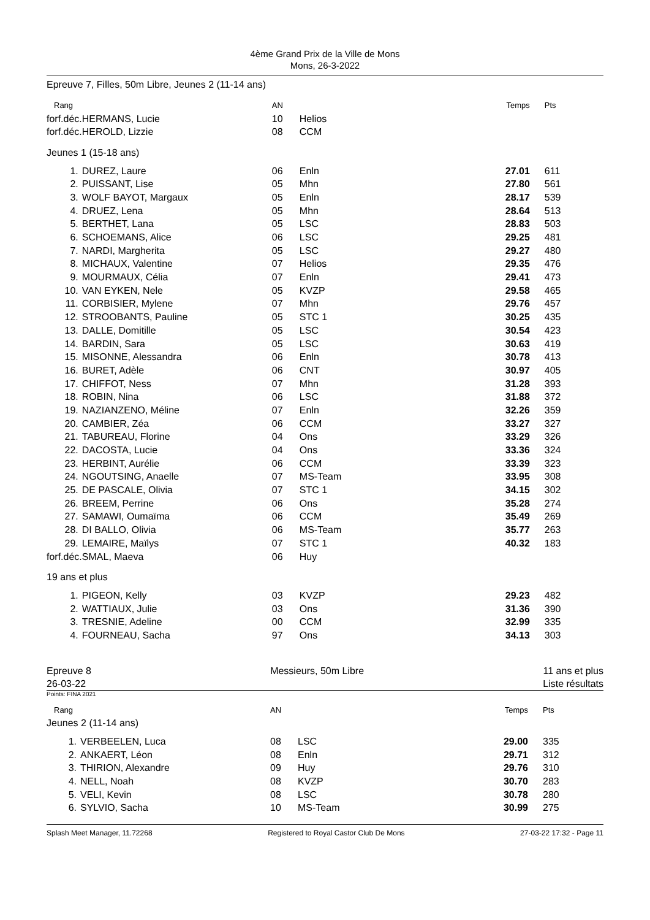4ème Grand Prix de la Ville de Mons
Mons, 26-3-2022
Epreuve 7, Filles, 50m Libre, Jeunes 2 (11-14 ans)
| Rang | | AN | | Temps | Pts |
| --- | --- | --- | --- | --- | --- |
| forf.déc. | HERMANS, Lucie | 10 | Helios | | |
| forf.déc. | HEROLD, Lizzie | 08 | CCM | | |
| Jeunes 1 (15-18 ans) | | | | | |
| 1. | DUREZ, Laure | 06 | Enln | 27.01 | 611 |
| 2. | PUISSANT, Lise | 05 | Mhn | 27.80 | 561 |
| 3. | WOLF BAYOT, Margaux | 05 | Enln | 28.17 | 539 |
| 4. | DRUEZ, Lena | 05 | Mhn | 28.64 | 513 |
| 5. | BERTHET, Lana | 05 | LSC | 28.83 | 503 |
| 6. | SCHOEMANS, Alice | 06 | LSC | 29.25 | 481 |
| 7. | NARDI, Margherita | 05 | LSC | 29.27 | 480 |
| 8. | MICHAUX, Valentine | 07 | Helios | 29.35 | 476 |
| 9. | MOURMAUX, Célia | 07 | Enln | 29.41 | 473 |
| 10. | VAN EYKEN, Nele | 05 | KVZP | 29.58 | 465 |
| 11. | CORBISIER, Mylene | 07 | Mhn | 29.76 | 457 |
| 12. | STROOBANTS, Pauline | 05 | STC 1 | 30.25 | 435 |
| 13. | DALLE, Domitille | 05 | LSC | 30.54 | 423 |
| 14. | BARDIN, Sara | 05 | LSC | 30.63 | 419 |
| 15. | MISONNE, Alessandra | 06 | Enln | 30.78 | 413 |
| 16. | BURET, Adèle | 06 | CNT | 30.97 | 405 |
| 17. | CHIFFOT, Ness | 07 | Mhn | 31.28 | 393 |
| 18. | ROBIN, Nina | 06 | LSC | 31.88 | 372 |
| 19. | NAZIANZENO, Méline | 07 | Enln | 32.26 | 359 |
| 20. | CAMBIER, Zéa | 06 | CCM | 33.27 | 327 |
| 21. | TABUREAU, Florine | 04 | Ons | 33.29 | 326 |
| 22. | DACOSTA, Lucie | 04 | Ons | 33.36 | 324 |
| 23. | HERBINT, Aurélie | 06 | CCM | 33.39 | 323 |
| 24. | NGOUTSING, Anaelle | 07 | MS-Team | 33.95 | 308 |
| 25. | DE PASCALE, Olivia | 07 | STC 1 | 34.15 | 302 |
| 26. | BREEM, Perrine | 06 | Ons | 35.28 | 274 |
| 27. | SAMAWI, Oumaïma | 06 | CCM | 35.49 | 269 |
| 28. | DI BALLO, Olivia | 06 | MS-Team | 35.77 | 263 |
| 29. | LEMAIRE, Maïlys | 07 | STC 1 | 40.32 | 183 |
| forf.déc. | SMAL, Maeva | 06 | Huy | | |
| 19 ans et plus | | | | | |
| 1. | PIGEON, Kelly | 03 | KVZP | 29.23 | 482 |
| 2. | WATTIAUX, Julie | 03 | Ons | 31.36 | 390 |
| 3. | TRESNIE, Adeline | 00 | CCM | 32.99 | 335 |
| 4. | FOURNEAU, Sacha | 97 | Ons | 34.13 | 303 |
Epreuve 8
26-03-22
Messieurs, 50m Libre 11 ans et plus
Liste résultats
Points: FINA 2021
| Rang | | AN | | Temps | Pts |
| --- | --- | --- | --- | --- | --- |
| Jeunes 2 (11-14 ans) | | | | | |
| 1. | VERBEELEN, Luca | 08 | LSC | 29.00 | 335 |
| 2. | ANKAERT, Léon | 08 | Enln | 29.71 | 312 |
| 3. | THIRION, Alexandre | 09 | Huy | 29.76 | 310 |
| 4. | NELL, Noah | 08 | KVZP | 30.70 | 283 |
| 5. | VELI, Kevin | 08 | LSC | 30.78 | 280 |
| 6. | SYLVIO, Sacha | 10 | MS-Team | 30.99 | 275 |
Splash Meet Manager, 11.72268 Registered to Royal Castor Club De Mons 27-03-22 17:32 - Page 11